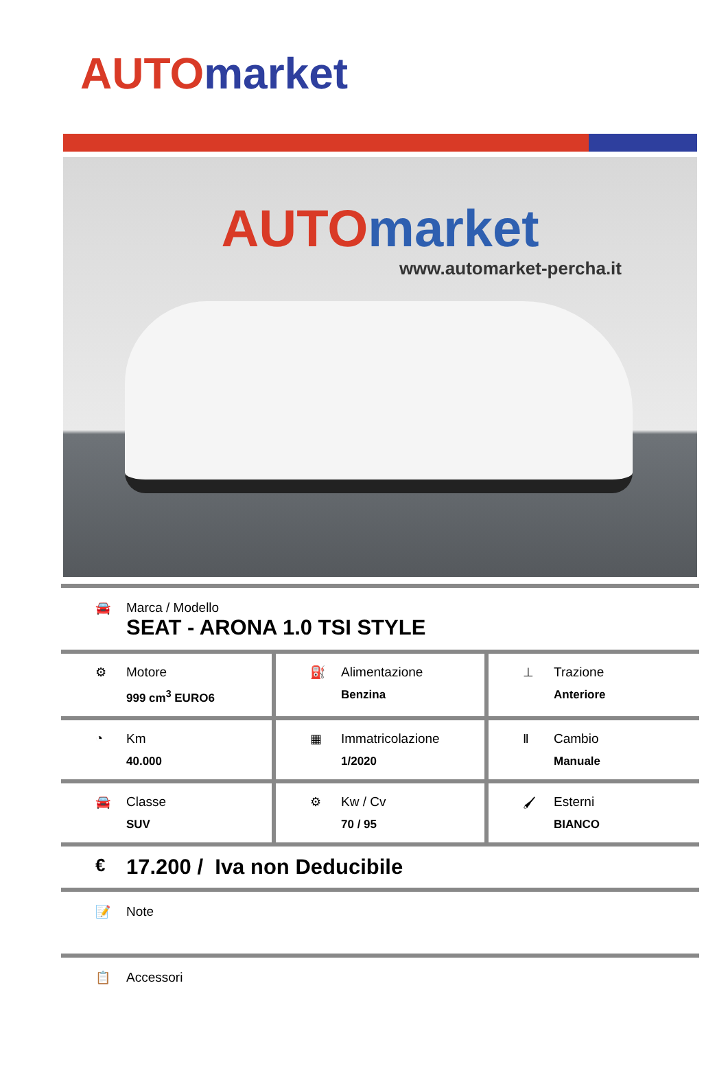AUTO market
AUTO market
www.automarket-percha.it
🚘 Marca / Modello
SEAT - ARONA 1.0 TSI STYLE
| ⚙ Motore 999 cm<sup>3</sup> EURO6 | ⛽ Alimentazione Benzina | ⊥ Trazione Anteriore |
| ◔ Km 40.000 | ▦ Immatricolazione 1/2020 | Ⅱ Cambio Manuale |
| 🚘 Classe SUV | ⚙ Kw / Cv 70 / 95 | 🖌 Esterni BIANCO |
€
17.200 / Iva non Deducibile
📝 Note
📋 Accessori